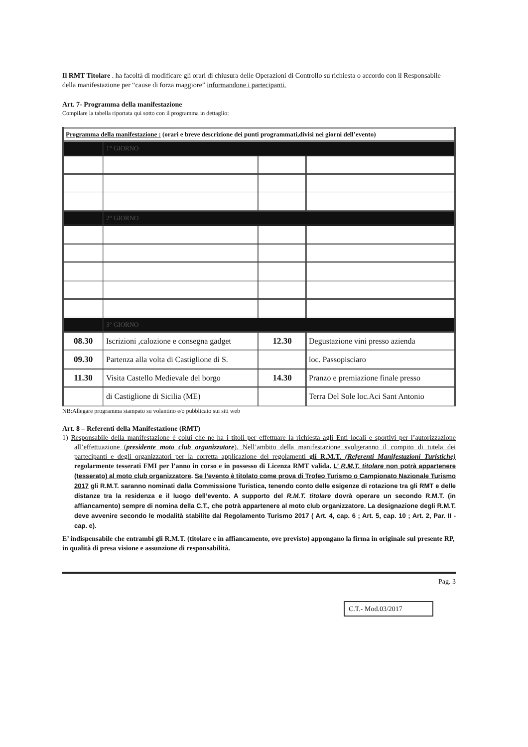Il RMT Titolare . ha facoltà di modificare gli orari di chiusura delle Operazioni di Controllo su richiesta o accordo con il Responsabile della manifestazione per “cause di forza maggiore” informandone i partecipanti.
Art. 7- Programma della manifestazione
Compilare la tabella riportata qui sotto con il programma in dettaglio:
| Programma della manifestazione : (orari e breve descrizione dei punti programmati,divisi nei giorni dell’evento) | | | |
| | 1° GIORNO | | |
| | 2° GIORNO | | |
| | 3° GIORNO | | |
| 08.30 | Iscrizioni ,calozione e consegna gadget | 12.30 | Degustazione vini presso azienda |
| 09.30 | Partenza alla volta di Castiglione di S. | | loc. Passopisciaro |
| 11.30 | Visita Castello Medievale del borgo | 14.30 | Pranzo e premiazione finale presso |
| | di Castiglione di Sicilia (ME) | | Terra Del Sole loc.Aci Sant Antonio |
NB:Allegare programma stampato su volantino e/o pubblicato sui siti web
Art. 8 – Referenti della Manifestazione (RMT)
1) Responsabile della manifestazione è colui che ne ha i titoli per effettuare la richiesta agli Enti locali e sportivi per l’autorizzazione all’effettuazione (presidente moto club organizzatore). Nell’ambito della manifestazione svolgeranno il compito di tutela dei partecipanti e degli organizzatori per la corretta applicazione dei regolamenti gli R.M.T. (Referenti Manifestazioni Turistiche) regolarmente tesserati FMI per l’anno in corso e in possesso di Licenza RMT valida. L’ R.M.T. titolare non potrà appartenere (tesserato) al moto club organizzatore. Se l’evento è titolato come prova di Trofeo Turismo o Campionato Nazionale Turismo 2017 gli R.M.T. saranno nominati dalla Commissione Turistica, tenendo conto delle esigenze di rotazione tra gli RMT e delle distanze tra la residenza e il luogo dell’evento. A supporto del R.M.T. titolare dovrà operare un secondo R.M.T. (in affiancamento) sempre di nomina della C.T., che potrà appartenere al moto club organizzatore. La designazione degli R.M.T. deve avvenire secondo le modalità stabilite dal Regolamento Turismo 2017 ( Art. 4, cap. 6 ; Art. 5, cap. 10 ; Art. 2, Par. II - cap. e).
E’ indispensabile che entrambi gli R.M.T. (titolare e in affiancamento, ove previsto) appongano la firma in originale sul presente RP, in qualità di presa visione e assunzione di responsabilità.
Pag. 3
C.T.- Mod.03/2017